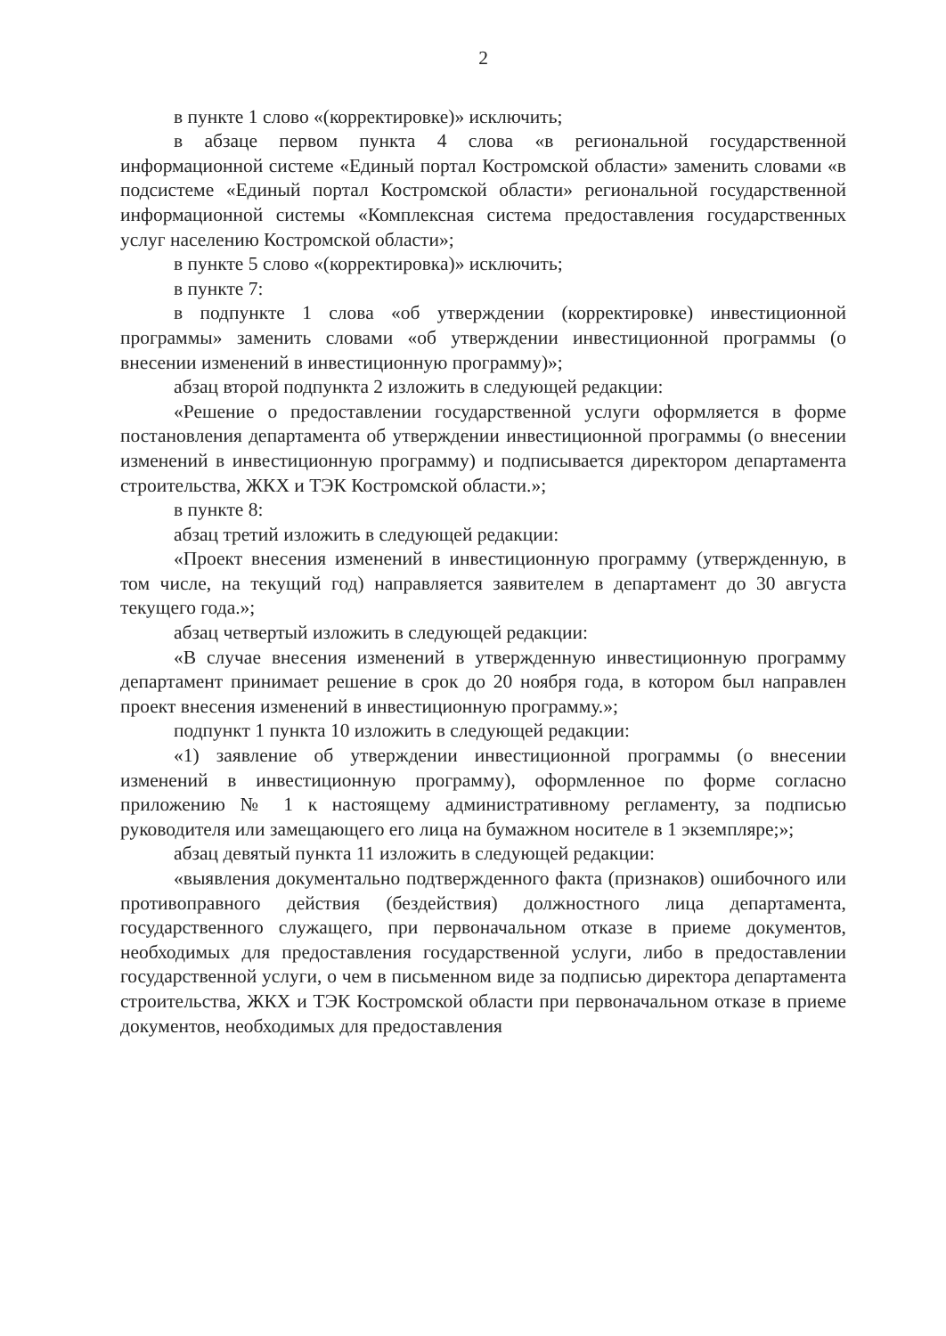2
в пункте 1 слово «(корректировке)» исключить;
в абзаце первом пункта 4 слова «в региональной государственной информационной системе «Единый портал Костромской области» заменить словами «в подсистеме «Единый портал Костромской области» региональной государственной информационной системы «Комплексная система предоставления государственных услуг населению Костромской области»;
в пункте 5 слово «(корректировка)» исключить;
в пункте 7:
в подпункте 1 слова «об утверждении (корректировке) инвестиционной программы» заменить словами «об утверждении инвестиционной программы (о внесении изменений в инвестиционную программу)»;
абзац второй подпункта 2 изложить в следующей редакции:
«Решение о предоставлении государственной услуги оформляется в форме постановления департамента об утверждении инвестиционной программы (о внесении изменений в инвестиционную программу) и подписывается директором департамента строительства, ЖКХ и ТЭК Костромской области.»;
в пункте 8:
абзац третий изложить в следующей редакции:
«Проект внесения изменений в инвестиционную программу (утвержденную, в том числе, на текущий год) направляется заявителем в департамент до 30 августа текущего года.»;
абзац четвертый изложить в следующей редакции:
«В случае внесения изменений в утвержденную инвестиционную программу департамент принимает решение в срок до 20 ноября года, в котором был направлен проект внесения изменений в инвестиционную программу.»;
подпункт 1 пункта 10 изложить в следующей редакции:
«1) заявление об утверждении инвестиционной программы (о внесении изменений в инвестиционную программу), оформленное по форме согласно приложению № 1 к настоящему административному регламенту, за подписью руководителя или замещающего его лица на бумажном носителе в 1 экземпляре;»;
абзац девятый пункта 11 изложить в следующей редакции:
«выявления документально подтвержденного факта (признаков) ошибочного или противоправного действия (бездействия) должностного лица департамента, государственного служащего, при первоначальном отказе в приеме документов, необходимых для предоставления государственной услуги, либо в предоставлении государственной услуги, о чем в письменном виде за подписью директора департамента строительства, ЖКХ и ТЭК Костромской области при первоначальном отказе в приеме документов, необходимых для предоставления